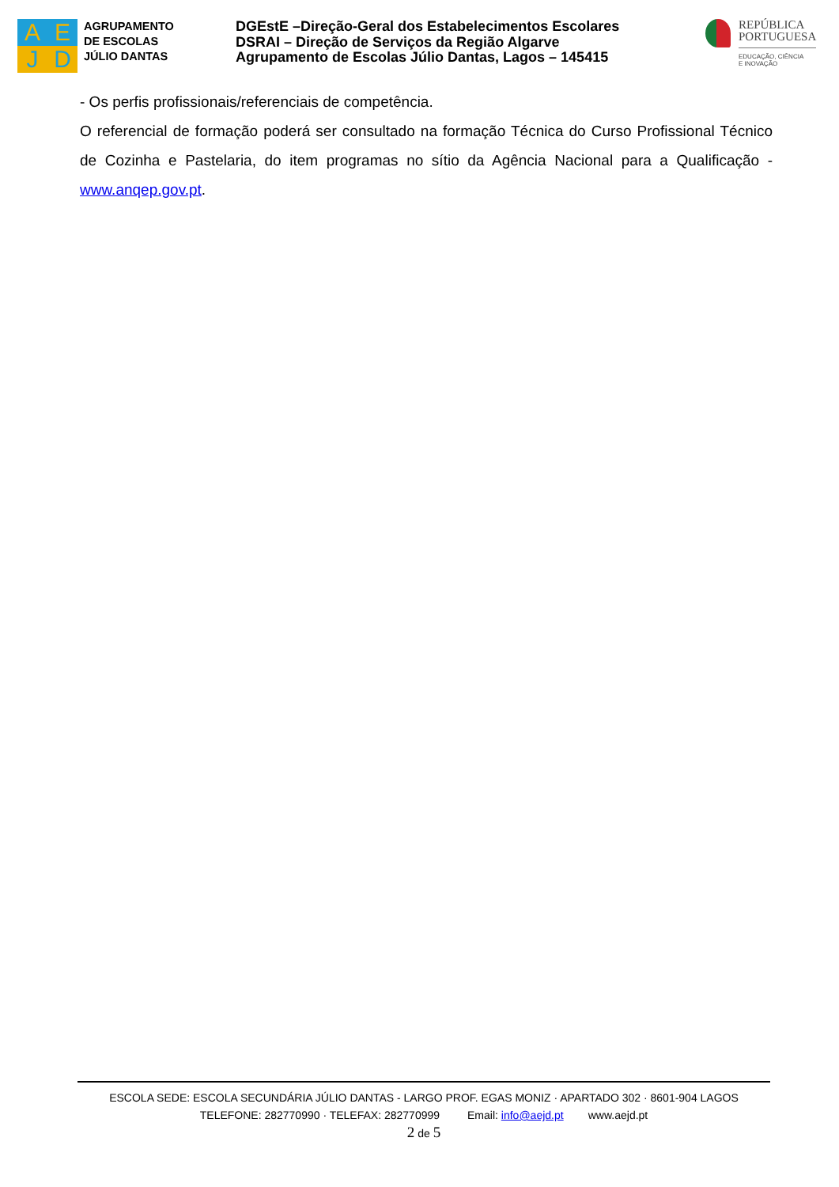A
E
J
D
AGRUPAMENTO
DE ESCOLAS
JÚLIO DANTAS
DGEstE –Direção-Geral dos Estabelecimentos Escolares
DSRAI – Direção de Serviços da Região Algarve
Agrupamento de Escolas Júlio Dantas, Lagos – 145415
REPÚBLICA
PORTUGUESA
EDUCAÇÃO, CIÊNCIA
E INOVAÇÃO
- Os perfis profissionais/referenciais de competência.
O referencial de formação poderá ser consultado na formação Técnica do Curso Profissional Técnico de Cozinha e Pastelaria, do item programas no sítio da Agência Nacional para a Qualificação - www.anqep.gov.pt.
ESCOLA SEDE: ESCOLA SECUNDÁRIA JÚLIO DANTAS - LARGO PROF. EGAS MONIZ · APARTADO 302 · 8601-904 LAGOS
TELEFONE: 282770990 · TELEFAX: 282770999 Email: info@aejd.pt www.aejd.pt
2 de 5